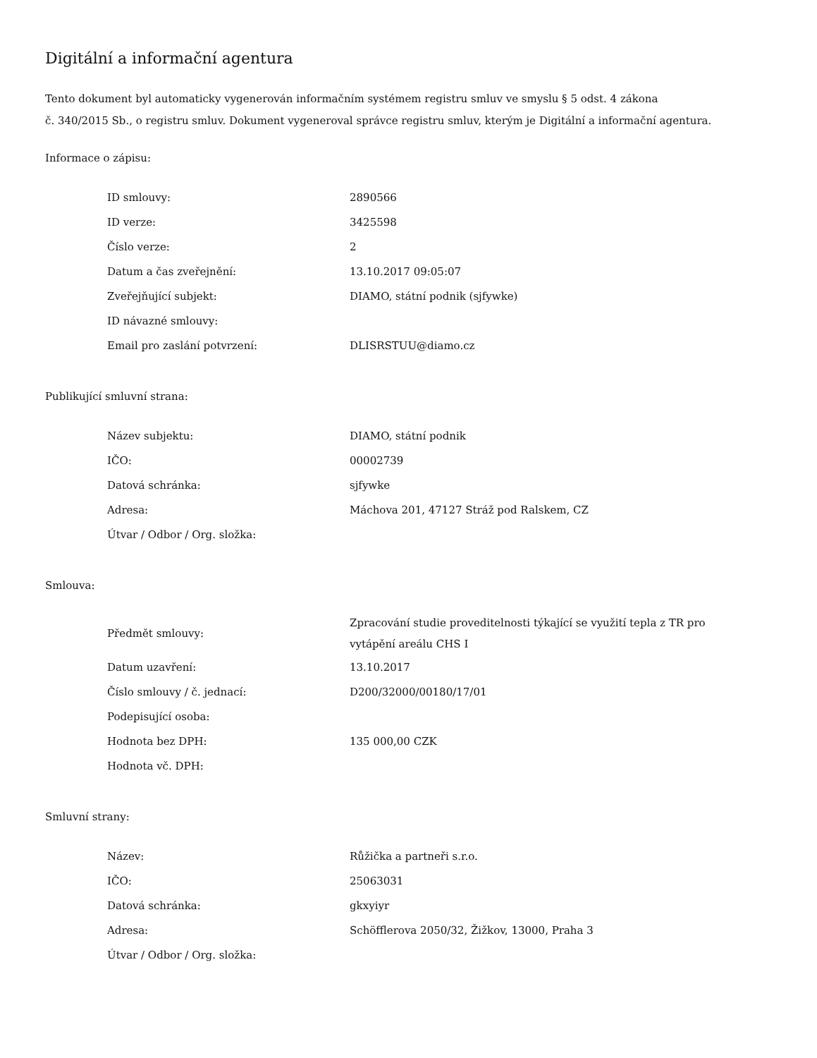Digitální a informační agentura
Tento dokument byl automaticky vygenerován informačním systémem registru smluv ve smyslu § 5 odst. 4 zákona
č. 340/2015 Sb., o registru smluv. Dokument vygeneroval správce registru smluv, kterým je Digitální a informační agentura.
Informace o zápisu:
| ID smlouvy: | 2890566 |
| ID verze: | 3425598 |
| Číslo verze: | 2 |
| Datum a čas zveřejnění: | 13.10.2017 09:05:07 |
| Zveřejňující subjekt: | DIAMO, státní podnik (sjfywke) |
| ID návazné smlouvy: | |
| Email pro zaslání potvrzení: | DLISRSTUU@diamo.cz |
Publikující smluvní strana:
| Název subjektu: | DIAMO, státní podnik |
| IČO: | 00002739 |
| Datová schránka: | sjfywke |
| Adresa: | Máchova 201, 47127 Stráž pod Ralskem, CZ |
| Útvar / Odbor / Org. složka: | |
Smlouva:
| Předmět smlouvy: | Zpracování studie proveditelnosti týkající se využití tepla z TR pro vytápění areálu CHS I |
| Datum uzavření: | 13.10.2017 |
| Číslo smlouvy / č. jednací: | D200/32000/00180/17/01 |
| Podepisující osoba: | |
| Hodnota bez DPH: | 135 000,00 CZK |
| Hodnota vč. DPH: | |
Smluvní strany:
| Název: | Růžička a partneři s.r.o. |
| IČO: | 25063031 |
| Datová schránka: | gkxyiyr |
| Adresa: | Schöfflerova 2050/32, Žižkov, 13000, Praha 3 |
| Útvar / Odbor / Org. složka: | |